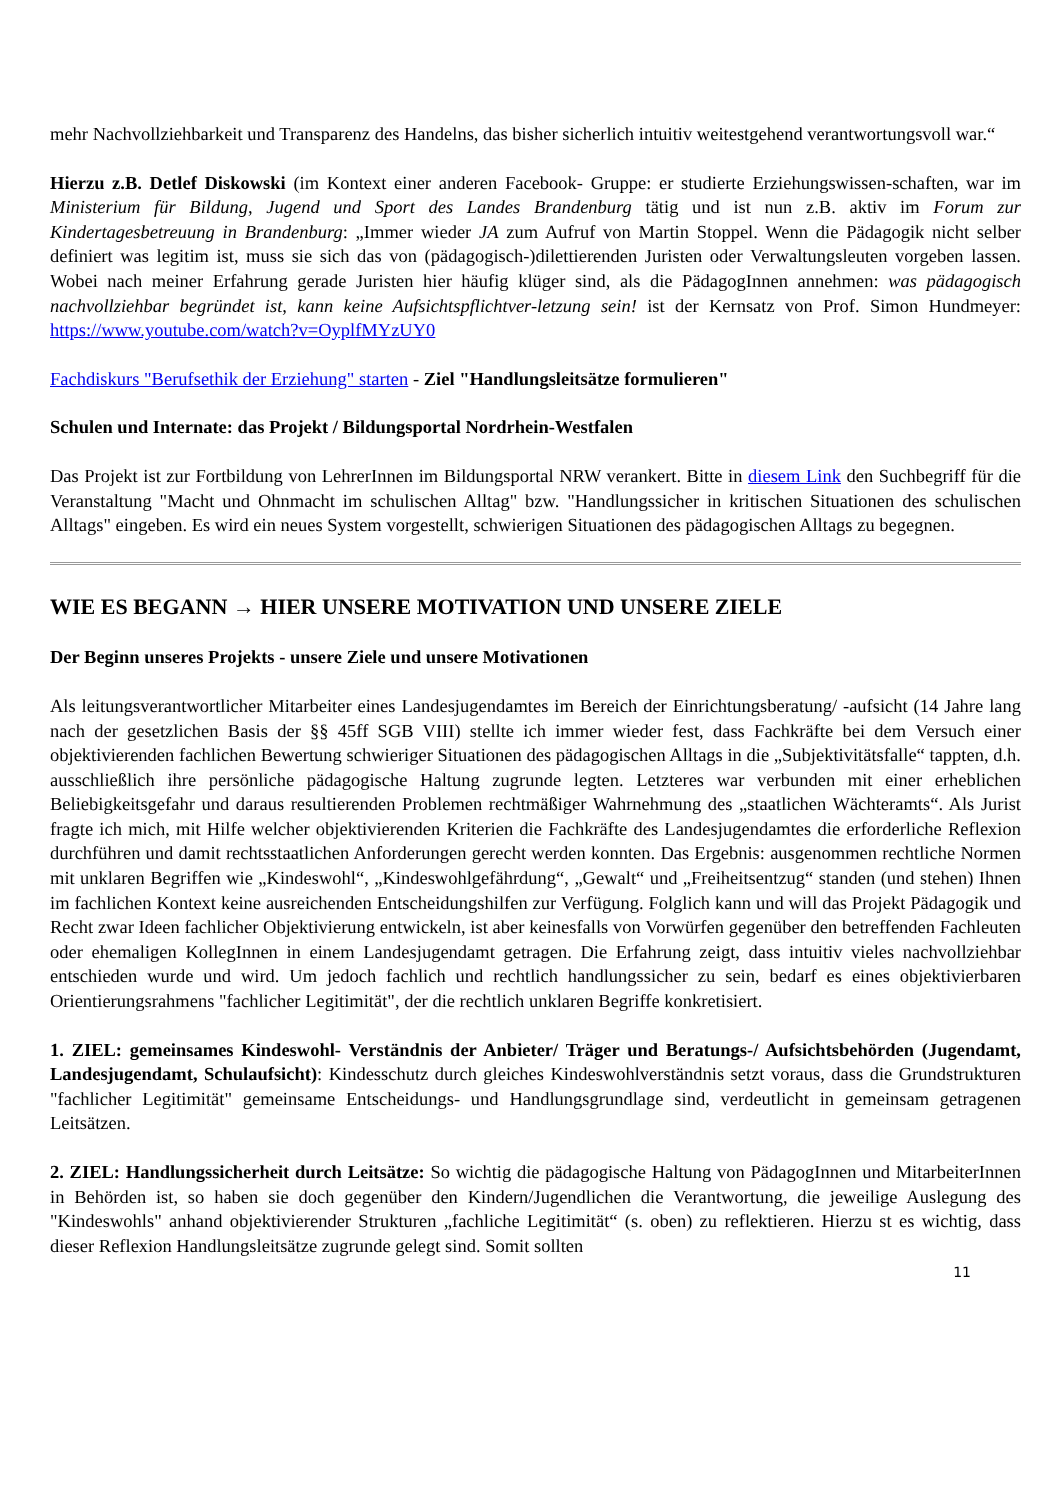mehr Nachvollziehbarkeit und Transparenz des Handelns, das bisher sicherlich intuitiv weitestgehend verantwortungsvoll war.“
Hierzu z.B. Detlef Diskowski (im Kontext einer anderen Facebook- Gruppe: er studierte Erziehungswissen-schaften, war im Ministerium für Bildung, Jugend und Sport des Landes Brandenburg tätig und ist nun z.B. aktiv im Forum zur Kindertagesbetreuung in Brandenburg: „Immer wieder JA zum Aufruf von Martin Stoppel. Wenn die Pädagogik nicht selber definiert was legitim ist, muss sie sich das von (pädagogisch-)dilettierenden Juristen oder Verwaltungsleuten vorgeben lassen. Wobei nach meiner Erfahrung gerade Juristen hier häufig klüger sind, als die PädagogInnen annehmen: was pädagogisch nachvollziehbar begründet ist, kann keine Aufsichtspflichtver-letzung sein! ist der Kernsatz von Prof. Simon Hundmeyer: https://www.youtube.com/watch?v=OyplfMYzUY0
Fachdiskurs "Berufsethik der Erziehung" starten - Ziel "Handlungsleitsätze formulieren"
Schulen und Internate: das Projekt / Bildungsportal Nordrhein-Westfalen
Das Projekt ist zur Fortbildung von LehrerInnen im Bildungsportal NRW verankert. Bitte in diesem Link den Suchbegriff für die Veranstaltung "Macht und Ohnmacht im schulischen Alltag" bzw. "Handlungssicher in kritischen Situationen des schulischen Alltags" eingeben. Es wird ein neues System vorgestellt, schwierigen Situationen des pädagogischen Alltags zu begegnen.
WIE ES BEGANN → HIER UNSERE MOTIVATION UND UNSERE ZIELE
Der Beginn unseres Projekts - unsere Ziele und unsere Motivationen
Als leitungsverantwortlicher Mitarbeiter eines Landesjugendamtes im Bereich der Einrichtungsberatung/ -aufsicht (14 Jahre lang nach der gesetzlichen Basis der §§ 45ff SGB VIII) stellte ich immer wieder fest, dass Fachkräfte bei dem Versuch einer objektivierenden fachlichen Bewertung schwieriger Situationen des pädagogischen Alltags in die „Subjektivitätsfalle“ tappten, d.h. ausschließlich ihre persönliche pädagogische Haltung zugrunde legten. Letzteres war verbunden mit einer erheblichen Beliebigkeitsgefahr und daraus resultierenden Problemen rechtmäßiger Wahrnehmung des „staatlichen Wächteramts“. Als Jurist fragte ich mich, mit Hilfe welcher objektivierenden Kriterien die Fachkräfte des Landesjugendamtes die erforderliche Reflexion durchführen und damit rechtsstaatlichen Anforderungen gerecht werden konnten. Das Ergebnis: ausgenommen rechtliche Normen mit unklaren Begriffen wie „Kindeswohl“, „Kindeswohlgefährdung“, „Gewalt“ und „Freiheitsentzug“ standen (und stehen) Ihnen im fachlichen Kontext keine ausreichenden Entscheidungshilfen zur Verfügung. Folglich kann und will das Projekt Pädagogik und Recht zwar Ideen fachlicher Objektivierung entwickeln, ist aber keinesfalls von Vorwürfen gegenüber den betreffenden Fachleuten oder ehemaligen KollegInnen in einem Landesjugendamt getragen. Die Erfahrung zeigt, dass intuitiv vieles nachvollziehbar entschieden wurde und wird. Um jedoch fachlich und rechtlich handlungssicher zu sein, bedarf es eines objektivierbaren Orientierungsrahmens "fachlicher Legitimität", der die rechtlich unklaren Begriffe konkretisiert.
1. ZIEL: gemeinsames Kindeswohl- Verständnis der Anbieter/ Träger und Beratungs-/ Aufsichtsbehörden (Jugendamt, Landesjugendamt, Schulaufsicht): Kindesschutz durch gleiches Kindeswohlverständnis setzt voraus, dass die Grundstrukturen "fachlicher Legitimität" gemeinsame Entscheidungs- und Handlungsgrundlage sind, verdeutlicht in gemeinsam getragenen Leitsätzen.
2. ZIEL: Handlungssicherheit durch Leitsätze: So wichtig die pädagogische Haltung von PädagogInnen und MitarbeiterInnen in Behörden ist, so haben sie doch gegenüber den Kindern/Jugendlichen die Verantwortung, die jeweilige Auslegung des "Kindeswohls" anhand objektivierender Strukturen „fachliche Legitimität“ (s. oben) zu reflektieren. Hierzu st es wichtig, dass dieser Reflexion Handlungsleitsätze zugrunde gelegt sind. Somit sollten
11